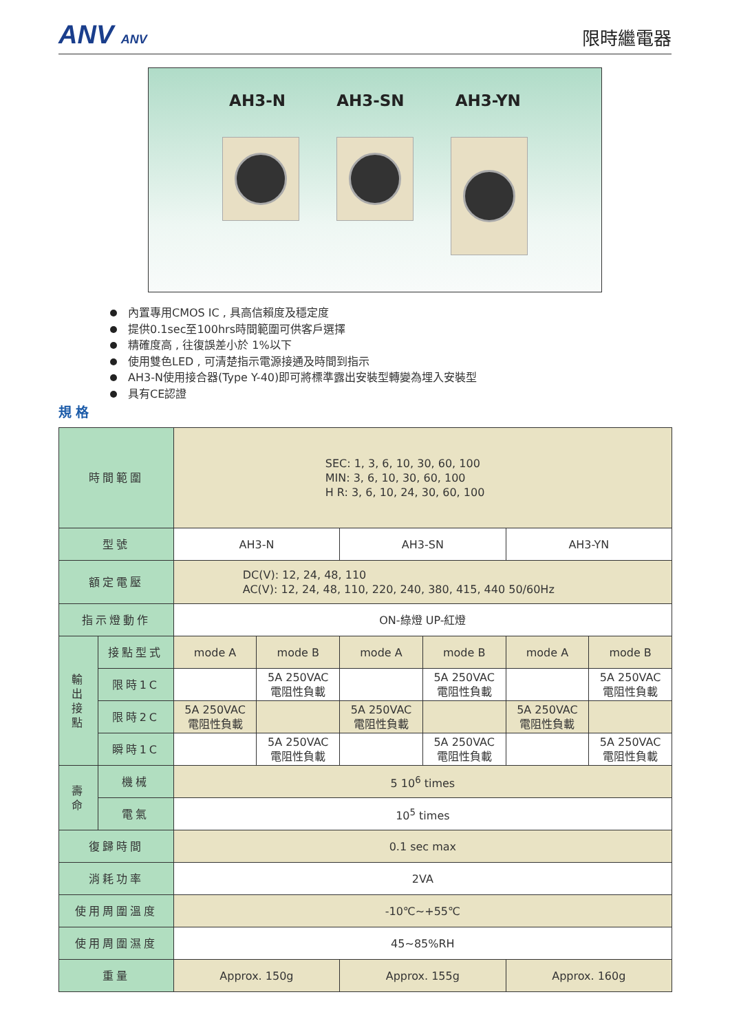ANV ANV
限時繼電器
AH3-N AH3-SN AH3-YN
內置專用CMOS IC , 具高信賴度及穩定度
提供0.1sec至100hrs時間範圍可供客戶選擇
精確度高 , 往復誤差小於 1%以下
使用雙色LED , 可清楚指示電源接通及時間到指示
AH3-N使用接合器(Type Y-40)即可將標準露出安裝型轉變為埋入安裝型
具有CE認證
規格
| 時間範圍 | | SEC: 1, 3, 6, 10, 30, 60, 100 MIN: 3, 6, 10, 30, 60, 100 H R: 3, 6, 10, 24, 30, 60, 100 | | | | | |
| 型號 | | AH3-N | | AH3-SN | | AH3-YN | |
| 額定電壓 | | DC(V): 12, 24, 48, 110 AC(V): 12, 24, 48, 110, 220, 240, 380, 415, 440 50/60Hz | | | | | |
| 指示燈動作 | | ON-綠燈 UP-紅燈 | | | | | |
| 輸 出 接 點 | 接點型式 | mode A | mode B | mode A | mode B | mode A | mode B |
| | 限時1C | | 5A 250VAC 電阻性負載 | | 5A 250VAC 電阻性負載 | | 5A 250VAC 電阻性負載 |
| | 限時2C | 5A 250VAC 電阻性負載 | | 5A 250VAC 電阻性負載 | | 5A 250VAC 電阻性負載 | |
| | 瞬時1C | | 5A 250VAC 電阻性負載 | | 5A 250VAC 電阻性負載 | | 5A 250VAC 電阻性負載 |
| 壽 命 | 機械 | 5 10<sup>6</sup> times | | | | | |
| | 電氣 | 10<sup>5</sup> times | | | | | |
| 復歸時間 | | 0.1 sec max | | | | | |
| 消耗功率 | | 2VA | | | | | |
| 使用周圍溫度 | | -10℃~+55℃ | | | | | |
| 使用周圍濕度 | | 45~85%RH | | | | | |
| 重量 | | Approx. 150g | | Approx. 155g | | Approx. 160g | |